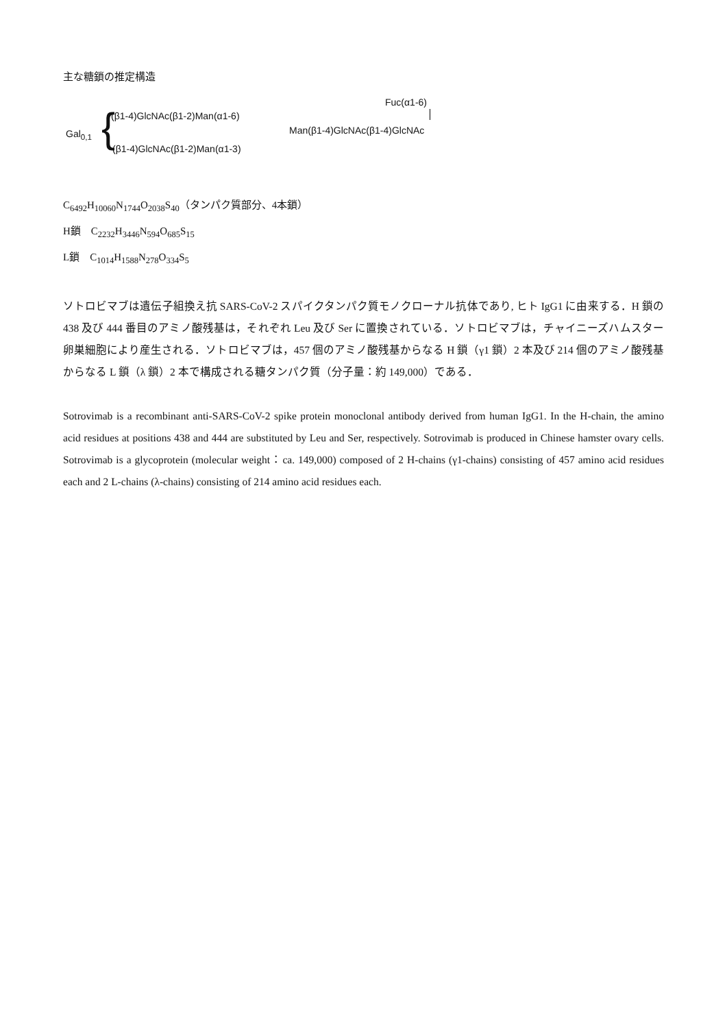主な糖鎖の推定構造
Fuc(α1-6)
(β1-4)GlcNAc(β1-2)Man(α1-6)
Gal<sub>0,1</sub> { Man(β1-4)GlcNAc(β1-4)GlcNAc
(β1-4)GlcNAc(β1-2)Man(α1-3)
C<sub>6492</sub>H<sub>10060</sub>N<sub>1744</sub>O<sub>2038</sub>S<sub>40</sub>（タンパク質部分、4本鎖）
H鎖　C<sub>2232</sub>H<sub>3446</sub>N<sub>594</sub>O<sub>685</sub>S<sub>15</sub>
L鎖　C<sub>1014</sub>H<sub>1588</sub>N<sub>278</sub>O<sub>334</sub>S<sub>5</sub>
ソトロビマブは遺伝子組換え抗 SARS-CoV-2 スパイクタンパク質モノクローナル抗体であり, ヒト IgG1 に由来する．H 鎖の 438 及び 444 番目のアミノ酸残基は，それぞれ Leu 及び Ser に置換されている．ソトロビマブは，チャイニーズハムスター卵巣細胞により産生される．ソトロビマブは，457 個のアミノ酸残基からなる H 鎖（γ1 鎖）2 本及び 214 個のアミノ酸残基からなる L 鎖（λ 鎖）2 本で構成される糖タンパク質（分子量：約 149,000）である．
Sotrovimab is a recombinant anti-SARS-CoV-2 spike protein monoclonal antibody derived from human IgG1. In the H-chain, the amino acid residues at positions 438 and 444 are substituted by Leu and Ser, respectively. Sotrovimab is produced in Chinese hamster ovary cells. Sotrovimab is a glycoprotein (molecular weight：ca. 149,000) composed of 2 H-chains (γ1-chains) consisting of 457 amino acid residues each and 2 L-chains (λ-chains) consisting of 214 amino acid residues each.